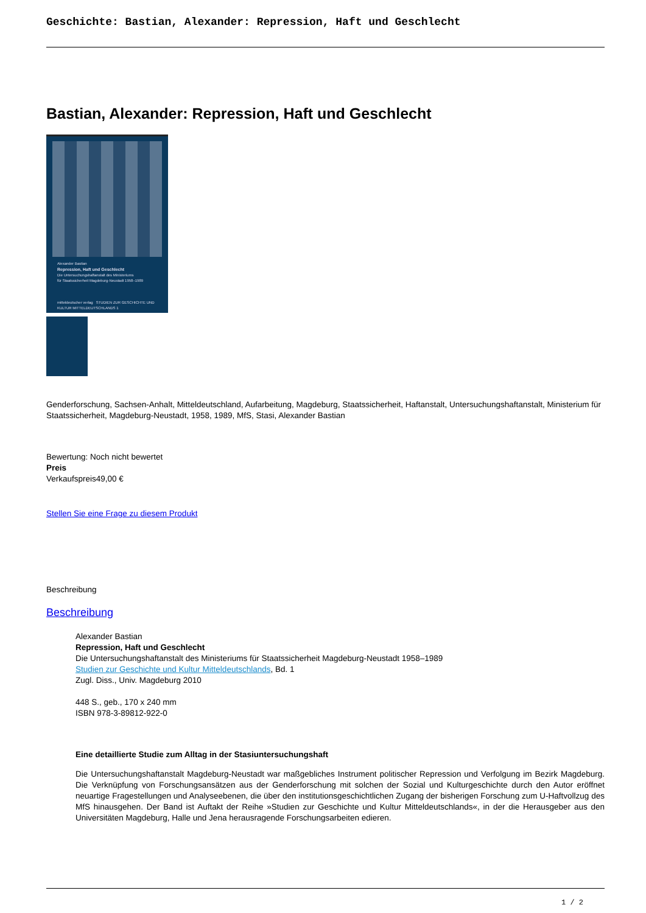Geschichte: Bastian, Alexander: Repression, Haft und Geschlecht
Bastian, Alexander: Repression, Haft und Geschlecht
Alexander Bastian
Repression, Haft und Geschlecht
Die Untersuchungshaftanstalt des Ministeriums
für Staatssicherheit Magdeburg-Neustadt 1958–1989
mitteldeutscher verlag STUDIEN ZUR GESCHICHTE UND KULTUR MITTELDEUTSCHLANDS 1
Genderforschung, Sachsen-Anhalt, Mitteldeutschland, Aufarbeitung, Magdeburg, Staatssicherheit, Haftanstalt, Untersuchungshaftanstalt, Ministerium für Staatssicherheit, Magdeburg-Neustadt, 1958, 1989, MfS, Stasi, Alexander Bastian
Bewertung: Noch nicht bewertet
Preis
Verkaufspreis49,00 €
Stellen Sie eine Frage zu diesem Produkt
Beschreibung
Beschreibung
Alexander Bastian
Repression, Haft und Geschlecht
Die Untersuchungshaftanstalt des Ministeriums für Staatssicherheit Magdeburg-Neustadt 1958–1989
Studien zur Geschichte und Kultur Mitteldeutschlands, Bd. 1
Zugl. Diss., Univ. Magdeburg 2010
448 S., geb., 170 x 240 mm
ISBN 978-3-89812-922-0
Eine detaillierte Studie zum Alltag in der Stasiuntersuchungshaft
Die Untersuchungshaftanstalt Magdeburg-Neustadt war maßgebliches Instrument politischer Repression und Verfolgung im Bezirk Magdeburg. Die Verknüpfung von Forschungsansätzen aus der Genderforschung mit solchen der Sozial und Kulturgeschichte durch den Autor eröffnet neuartige Fragestellungen und Analyseebenen, die über den institutionsgeschichtlichen Zugang der bisherigen Forschung zum U-Haftvollzug des MfS hinausgehen. Der Band ist Auftakt der Reihe »Studien zur Geschichte und Kultur Mitteldeutschlands«, in der die Herausgeber aus den Universitäten Magdeburg, Halle und Jena herausragende Forschungsarbeiten edieren.
1 / 2